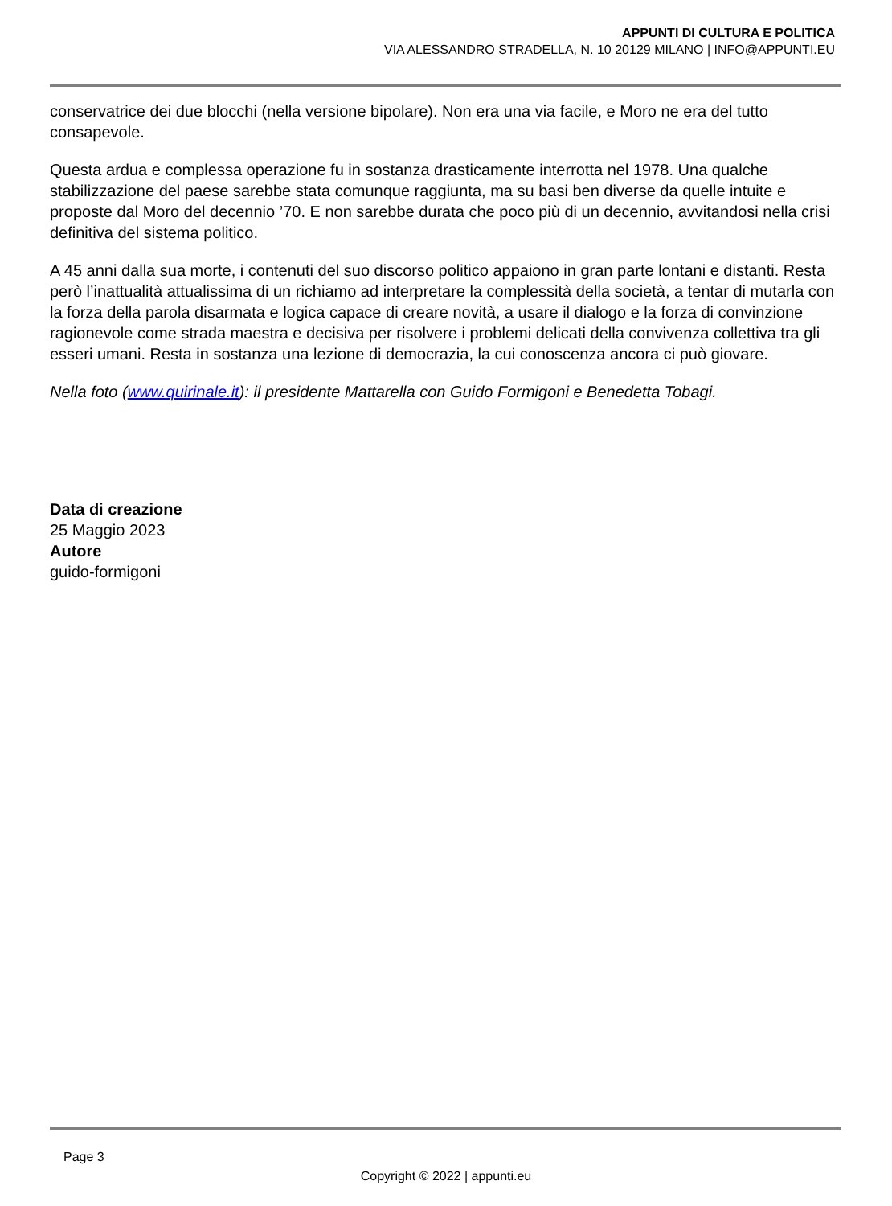APPUNTI DI CULTURA E POLITICA
VIA ALESSANDRO STRADELLA, N. 10 20129 MILANO | INFO@APPUNTI.EU
conservatrice dei due blocchi (nella versione bipolare). Non era una via facile, e Moro ne era del tutto consapevole.
Questa ardua e complessa operazione fu in sostanza drasticamente interrotta nel 1978. Una qualche stabilizzazione del paese sarebbe stata comunque raggiunta, ma su basi ben diverse da quelle intuite e proposte dal Moro del decennio ’70. E non sarebbe durata che poco più di un decennio, avvitandosi nella crisi definitiva del sistema politico.
A 45 anni dalla sua morte, i contenuti del suo discorso politico appaiono in gran parte lontani e distanti. Resta però l’inattualità attualissima di un richiamo ad interpretare la complessità della società, a tentar di mutarla con la forza della parola disarmata e logica capace di creare novità, a usare il dialogo e la forza di convinzione ragionevole come strada maestra e decisiva per risolvere i problemi delicati della convivenza collettiva tra gli esseri umani. Resta in sostanza una lezione di democrazia, la cui conoscenza ancora ci può giovare.
Nella foto (www.quirinale.it): il presidente Mattarella con Guido Formigoni e Benedetta Tobagi.
Data di creazione
25 Maggio 2023
Autore
guido-formigoni
Page 3
Copyright © 2022 | appunti.eu